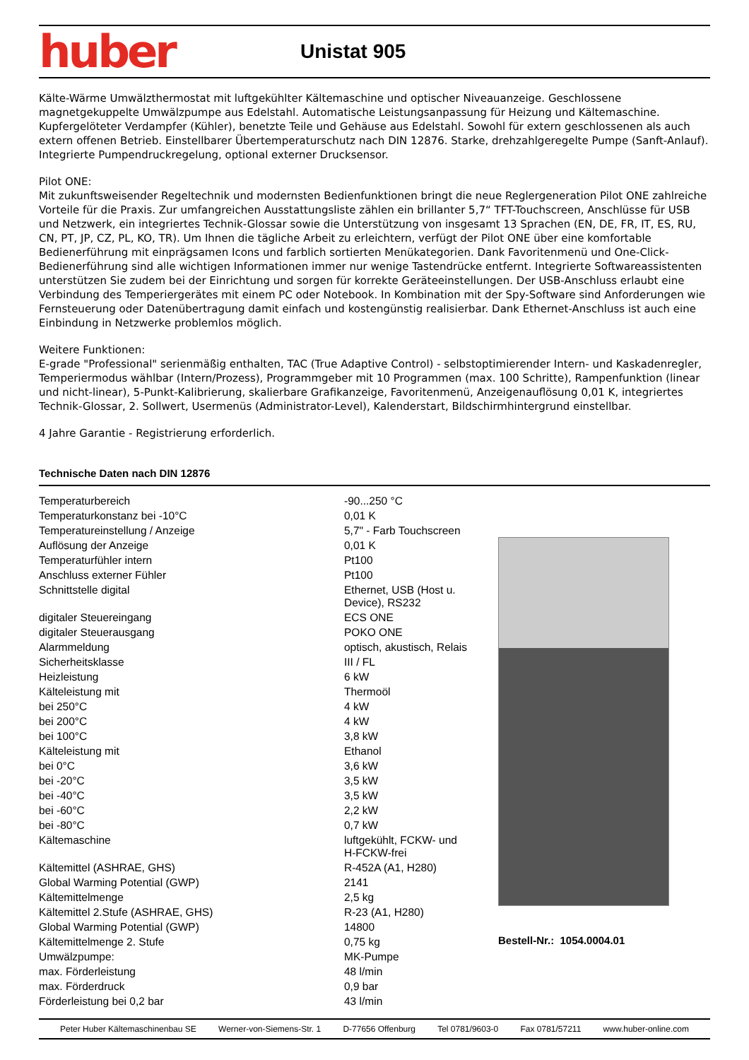huber
Unistat 905
Kälte-Wärme Umwälzthermostat mit luftgekühlter Kältemaschine und optischer Niveauanzeige. Geschlossene magnetgekuppelte Umwälzpumpe aus Edelstahl. Automatische Leistungsanpassung für Heizung und Kältemaschine. Kupfergelöteter Verdampfer (Kühler), benetzte Teile und Gehäuse aus Edelstahl. Sowohl für extern geschlossenen als auch extern offenen Betrieb. Einstellbarer Übertemperaturschutz nach DIN 12876. Starke, drehzahlgeregelte Pumpe (Sanft-Anlauf). Integrierte Pumpendruckregelung, optional externer Drucksensor.
Pilot ONE:
Mit zukunftsweisender Regeltechnik und modernsten Bedienfunktionen bringt die neue Reglergeneration Pilot ONE zahlreiche Vorteile für die Praxis. Zur umfangreichen Ausstattungsliste zählen ein brillanter 5,7“ TFT-Touchscreen, Anschlüsse für USB und Netzwerk, ein integriertes Technik-Glossar sowie die Unterstützung von insgesamt 13 Sprachen (EN, DE, FR, IT, ES, RU, CN, PT, JP, CZ, PL, KO, TR). Um Ihnen die tägliche Arbeit zu erleichtern, verfügt der Pilot ONE über eine komfortable Bedienerführung mit einprägsamen Icons und farblich sortierten Menükategorien. Dank Favoritenmenü und One-Click-Bedienerführung sind alle wichtigen Informationen immer nur wenige Tastendrücke entfernt. Integrierte Softwareassistenten unterstützen Sie zudem bei der Einrichtung und sorgen für korrekte Geräteeinstellungen. Der USB-Anschluss erlaubt eine Verbindung des Temperiergerätes mit einem PC oder Notebook. In Kombination mit der Spy-Software sind Anforderungen wie Fernsteuerung oder Datenübertragung damit einfach und kostengünstig realisierbar. Dank Ethernet-Anschluss ist auch eine Einbindung in Netzwerke problemlos möglich.
Weitere Funktionen:
E-grade "Professional" serienmäßig enthalten, TAC (True Adaptive Control) - selbstoptimierender Intern- und Kaskadenregler, Temperiermodus wählbar (Intern/Prozess), Programmgeber mit 10 Programmen (max. 100 Schritte), Rampenfunktion (linear und nicht-linear), 5-Punkt-Kalibrierung, skalierbare Grafikanzeige, Favoritenmenü, Anzeigenauflösung 0,01 K, integriertes Technik-Glossar, 2. Sollwert, Usermenüs (Administrator-Level), Kalenderstart, Bildschirmhintergrund einstellbar.
4 Jahre Garantie - Registrierung erforderlich.
Technische Daten nach DIN 12876
| Temperaturbereich | -90...250 °C |
| Temperaturkonstanz bei -10°C | 0,01 K |
| Temperatureinstellung / Anzeige | 5,7" - Farb Touchscreen |
| Auflösung der Anzeige | 0,01 K |
| Temperaturfühler intern | Pt100 |
| Anschluss externer Fühler | Pt100 |
| Schnittstelle digital | Ethernet, USB (Host u. Device), RS232 |
| digitaler Steuereingang | ECS ONE |
| digitaler Steuerausgang | POKO ONE |
| Alarmmeldung | optisch, akustisch, Relais |
| Sicherheitsklasse | III / FL |
| Heizleistung | 6 kW |
| Kälteleistung mit | Thermoöl |
| bei 250°C | 4 kW |
| bei 200°C | 4 kW |
| bei 100°C | 3,8 kW |
| Kälteleistung mit | Ethanol |
| bei 0°C | 3,6 kW |
| bei -20°C | 3,5 kW |
| bei -40°C | 3,5 kW |
| bei -60°C | 2,2 kW |
| bei -80°C | 0,7 kW |
| Kältemaschine | luftgekühlt, FCKW- und H-FCKW-frei |
| Kältemittel (ASHRAE, GHS) | R-452A (A1, H280) |
| Global Warming Potential (GWP) | 2141 |
| Kältemittelmenge | 2,5 kg |
| Kältemittel 2.Stufe (ASHRAE, GHS) | R-23 (A1, H280) |
| Global Warming Potential (GWP) | 14800 |
| Kältemittelmenge 2. Stufe | 0,75 kg |
| Umwälzpumpe: | MK-Pumpe |
| max. Förderleistung | 48 l/min |
| max. Förderdruck | 0,9 bar |
| Förderleistung bei 0,2 bar | 43 l/min |
Bestell-Nr.: 1054.0004.01
Peter Huber Kältemaschinenbau SE Werner-von-Siemens-Str. 1 D-77656 Offenburg Tel 0781/9603-0 Fax 0781/57211 www.huber-online.com